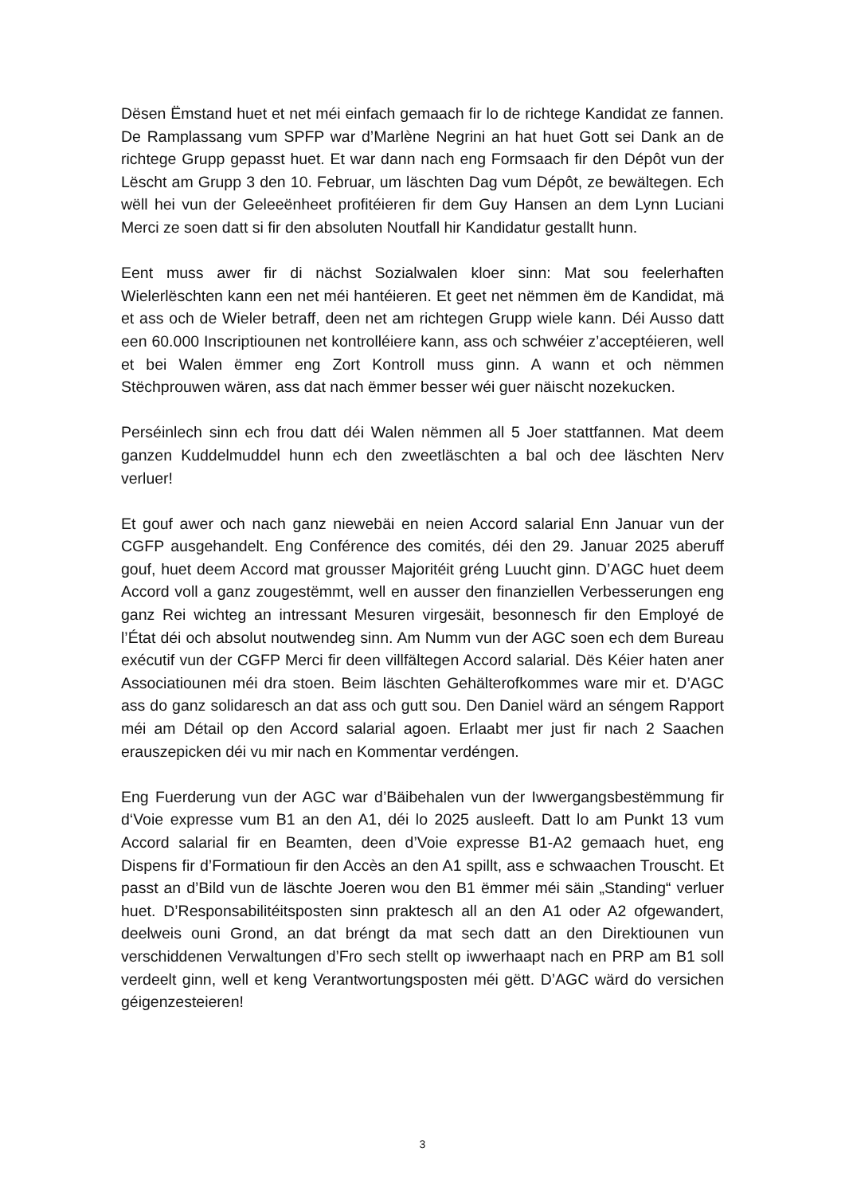Dësen Ëmstand huet et net méi einfach gemaach fir lo de richtege Kandidat ze fannen. De Ramplassang vum SPFP war d’Marlène Negrini an hat huet Gott sei Dank an de richtege Grupp gepasst huet. Et war dann nach eng Formsaach fir den Dépôt vun der Lëscht am Grupp 3 den 10. Februar, um läschten Dag vum Dépôt, ze bewältegen. Ech wëll hei vun der Geleeënheet profitéieren fir dem Guy Hansen an dem Lynn Luciani Merci ze soen datt si fir den absoluten Noutfall hir Kandidatur gestallt hunn.
Eent muss awer fir di nächst Sozialwalen kloer sinn: Mat sou feelerhaften Wielerlëschten kann een net méi hantéieren. Et geet net nëmmen ëm de Kandidat, mä et ass och de Wieler betraff, deen net am richtegen Grupp wiele kann. Déi Ausso datt een 60.000 Inscriptiounen net kontrolléiere kann, ass och schwéier z’acceptéieren, well et bei Walen ëmmer eng Zort Kontroll muss ginn. A wann et och nëmmen Stëchprouwen wären, ass dat nach ëmmer besser wéi guer näischt nozekucken.
Perséinlech sinn ech frou datt déi Walen nëmmen all 5 Joer stattfannen. Mat deem ganzen Kuddelmuddel hunn ech den zweetläschten a bal och dee läschten Nerv verluer!
Et gouf awer och nach ganz niewebäi en neien Accord salarial Enn Januar vun der CGFP ausgehandelt. Eng Conférence des comités, déi den 29. Januar 2025 aberuff gouf, huet deem Accord mat grousser Majoritéit gréng Luucht ginn. D’AGC huet deem Accord voll a ganz zougestëmmt, well en ausser den finanziellen Verbesserungen eng ganz Rei wichteg an intressant Mesuren virgesäit, besonnesch fir den Employé de l’État déi och absolut noutwendeg sinn. Am Numm vun der AGC soen ech dem Bureau exécutif vun der CGFP Merci fir deen villfältegen Accord salarial. Dës Kéier haten aner Associatiounen méi dra stoen. Beim läschten Gehälterofkommes ware mir et. D’AGC ass do ganz solidaresch an dat ass och gutt sou. Den Daniel wärd an séngem Rapport méi am Détail op den Accord salarial agoen. Erlaabt mer just fir nach 2 Saachen erauszepicken déi vu mir nach en Kommentar verdéngen.
Eng Fuerderung vun der AGC war d’Bäibehalen vun der Iwwergangsbestëmmung fir d‘Voie expresse vum B1 an den A1, déi lo 2025 ausleeft. Datt lo am Punkt 13 vum Accord salarial fir en Beamten, deen d’Voie expresse B1-A2 gemaach huet, eng Dispens fir d’Formatioun fir den Accès an den A1 spillt, ass e schwaachen Trouscht. Et passt an d’Bild vun de läschte Joeren wou den B1 ëmmer méi säin „Standing“ verluer huet. D’Responsabilitéitsposten sinn praktesch all an den A1 oder A2 ofgewandert, deelweis ouni Grond, an dat bréngt da mat sech datt an den Direktiounen vun verschiddenen Verwaltungen d’Fro sech stellt op iwwerhaapt nach en PRP am B1 soll verdeelt ginn, well et keng Verantwortungsposten méi gëtt. D’AGC wärd do versichen géigenzesteieren!
3